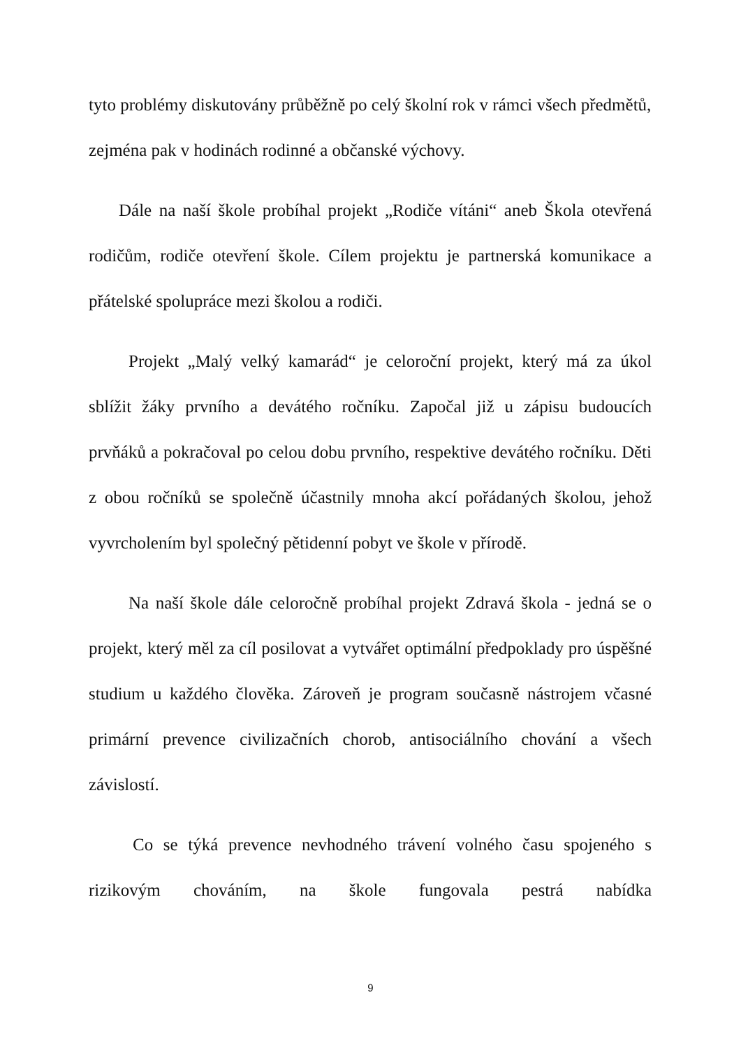tyto problémy diskutovány průběžně po celý školní rok v rámci všech předmětů, zejména pak v hodinách rodinné a občanské výchovy.
Dále na naší škole probíhal projekt „Rodiče vítáni“ aneb Škola otevřená rodičům, rodiče otevření škole. Cílem projektu je partnerská komunikace a přátelské spolupráce mezi školou a rodiči.
Projekt „Malý velký kamarád“ je celoroční projekt, který má za úkol sblížit žáky prvního a devátého ročníku. Započal již u zápisu budoucích prvňáků a pokračoval po celou dobu prvního, respektive devátého ročníku. Děti z obou ročníků se společně účastnily mnoha akcí pořádaných školou, jehož vyvrcholením byl společný pětidenní pobyt ve škole v přírodě.
Na naší škole dále celoročně probíhal projekt Zdravá škola - jedná se o projekt, který měl za cíl posilovat a vytvářet optimální předpoklady pro úspěšné studium u každého člověka. Zároveň je program současně nástrojem včasné primární prevence civilizačních chorob, antisociálního chování a všech závislostí.
Co se týká prevence nevhodného trávení volného času spojeného s rizikovým chováním, na škole fungovala pestrá nabídka
9